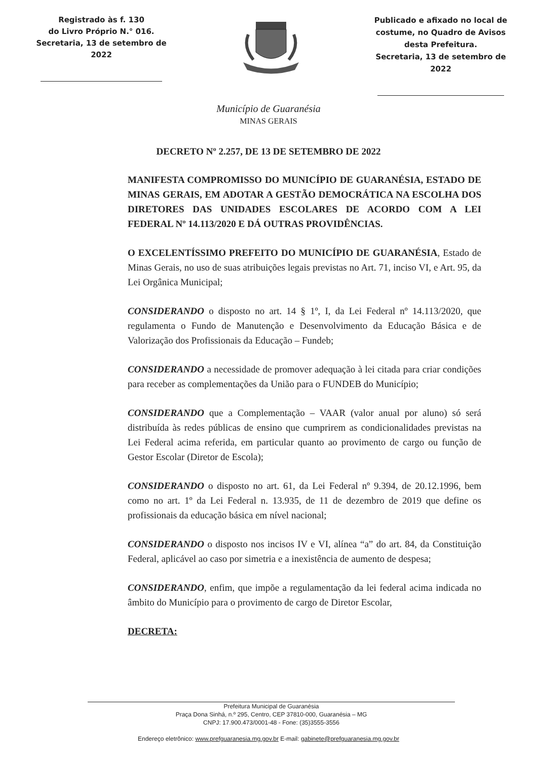Registrado às f. 130
do Livro Próprio N.° 016.
Secretaria, 13 de setembro de 2022
Publicado e afixado no local de costume, no Quadro de Avisos desta Prefeitura.
Secretaria, 13 de setembro de 2022
Município de Guaranésia
MINAS GERAIS
DECRETO Nº 2.257, DE 13 DE SETEMBRO DE 2022
MANIFESTA COMPROMISSO DO MUNICÍPIO DE GUARANÉSIA, ESTADO DE MINAS GERAIS, EM ADOTAR A GESTÃO DEMOCRÁTICA NA ESCOLHA DOS DIRETORES DAS UNIDADES ESCOLARES DE ACORDO COM A LEI FEDERAL Nº 14.113/2020 E DÁ OUTRAS PROVIDÊNCIAS.
O EXCELENTÍSSIMO PREFEITO DO MUNICÍPIO DE GUARANÉSIA, Estado de Minas Gerais, no uso de suas atribuições legais previstas no Art. 71, inciso VI, e Art. 95, da Lei Orgânica Municipal;
CONSIDERANDO o disposto no art. 14 § 1º, I, da Lei Federal nº 14.113/2020, que regulamenta o Fundo de Manutenção e Desenvolvimento da Educação Básica e de Valorização dos Profissionais da Educação – Fundeb;
CONSIDERANDO a necessidade de promover adequação à lei citada para criar condições para receber as complementações da União para o FUNDEB do Município;
CONSIDERANDO que a Complementação – VAAR (valor anual por aluno) só será distribuída às redes públicas de ensino que cumprirem as condicionalidades previstas na Lei Federal acima referida, em particular quanto ao provimento de cargo ou função de Gestor Escolar (Diretor de Escola);
CONSIDERANDO o disposto no art. 61, da Lei Federal nº 9.394, de 20.12.1996, bem como no art. 1º da Lei Federal n. 13.935, de 11 de dezembro de 2019 que define os profissionais da educação básica em nível nacional;
CONSIDERANDO o disposto nos incisos IV e VI, alínea “a” do art. 84, da Constituição Federal, aplicável ao caso por simetria e a inexistência de aumento de despesa;
CONSIDERANDO, enfim, que impõe a regulamentação da lei federal acima indicada no âmbito do Município para o provimento de cargo de Diretor Escolar,
DECRETA:
Prefeitura Municipal de Guaranésia
Praça Dona Sinhá, n.º 295, Centro, CEP 37810-000, Guaranésia – MG
CNPJ: 17.900.473/0001-48 - Fone: (35)3555-3556
Endereço eletrônico: www.prefguaranesia.mg.gov.br E-mail: gabinete@prefguaranesia.mg.gov.br